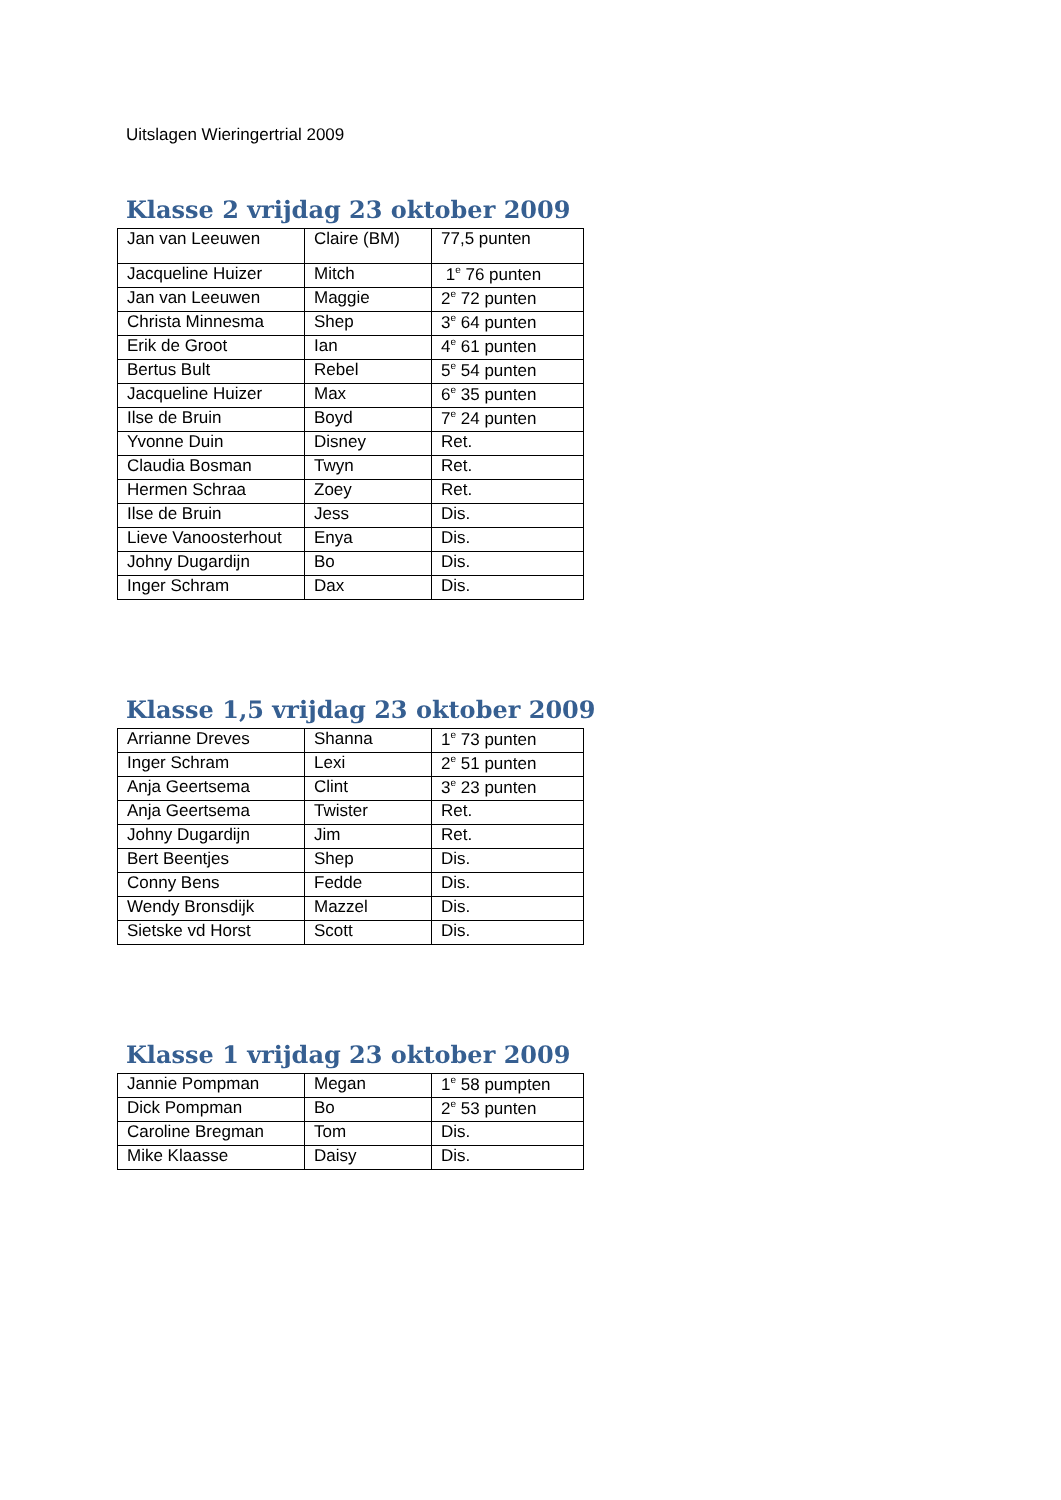Uitslagen Wieringertrial 2009
Klasse 2 vrijdag 23 oktober 2009
| Jan van Leeuwen | Claire (BM) | 77,5 punten |
| Jacqueline Huizer | Mitch | 1<sup>e</sup> 76 punten |
| Jan van Leeuwen | Maggie | 2<sup>e</sup> 72 punten |
| Christa Minnesma | Shep | 3<sup>e</sup> 64 punten |
| Erik de Groot | Ian | 4<sup>e</sup> 61 punten |
| Bertus Bult | Rebel | 5<sup>e</sup> 54 punten |
| Jacqueline Huizer | Max | 6<sup>e</sup> 35 punten |
| Ilse de Bruin | Boyd | 7<sup>e</sup> 24 punten |
| Yvonne Duin | Disney | Ret. |
| Claudia Bosman | Twyn | Ret. |
| Hermen Schraa | Zoey | Ret. |
| Ilse de Bruin | Jess | Dis. |
| Lieve Vanoosterhout | Enya | Dis. |
| Johny Dugardijn | Bo | Dis. |
| Inger Schram | Dax | Dis. |
Klasse 1,5 vrijdag 23 oktober 2009
| Arrianne Dreves | Shanna | 1<sup>e</sup> 73 punten |
| Inger Schram | Lexi | 2<sup>e</sup> 51 punten |
| Anja Geertsema | Clint | 3<sup>e</sup> 23 punten |
| Anja Geertsema | Twister | Ret. |
| Johny Dugardijn | Jim | Ret. |
| Bert Beentjes | Shep | Dis. |
| Conny Bens | Fedde | Dis. |
| Wendy Bronsdijk | Mazzel | Dis. |
| Sietske vd Horst | Scott | Dis. |
Klasse 1 vrijdag 23 oktober 2009
| Jannie Pompman | Megan | 1<sup>e</sup> 58 pumpten |
| Dick Pompman | Bo | 2<sup>e</sup> 53 punten |
| Caroline Bregman | Tom | Dis. |
| Mike Klaasse | Daisy | Dis. |